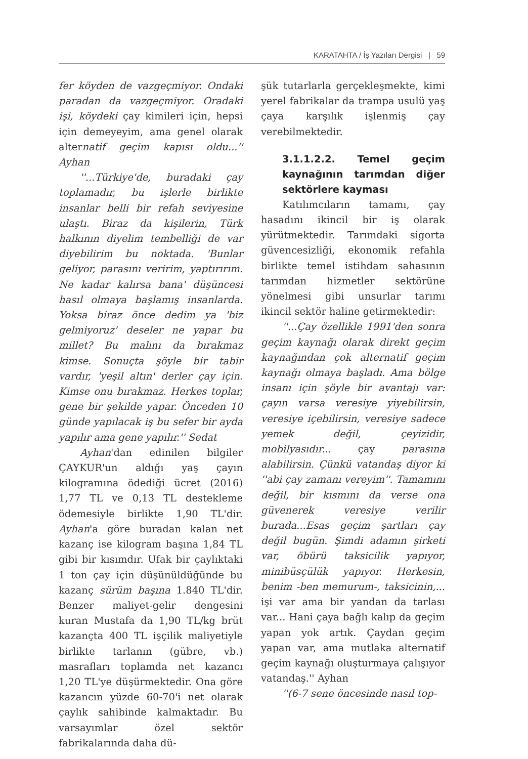KARATAHTA / İş Yazıları Dergisi | 59
fer köyden de vazgeçmiyor. Ondaki paradan da vazgeçmiyor. Oradaki işi, köydeki çay kimileri için, hepsi için demeyeyim, ama genel olarak alternatif geçim kapısı oldu...'' Ayhan
''...Türkiye'de, buradaki çay toplamadır, bu işlerle birlikte insanlar belli bir refah seviyesine ulaştı. Biraz da kişilerin, Türk halkının diyelim tembelliği de var diyebilirim bu noktada. 'Bunlar geliyor, parasını veririm, yaptırırım. Ne kadar kalırsa bana' düşüncesi hasıl olmaya başlamış insanlarda. Yoksa biraz önce dedim ya 'biz gelmiyoruz' deseler ne yapar bu millet? Bu malını da bırakmaz kimse. Sonuçta şöyle bir tabir vardır, 'yeşil altın' derler çay için. Kimse onu bırakmaz. Herkes toplar, gene bir şekilde yapar. Önceden 10 günde yapılacak iş bu sefer bir ayda yapılır ama gene yapılır.'' Sedat
Ayhan'dan edinilen bilgiler ÇAYKUR'un aldığı yaş çayın kilogramına ödediği ücret (2016) 1,77 TL ve 0,13 TL destekleme ödemesiyle birlikte 1,90 TL'dir. Ayhan'a göre buradan kalan net kazanç ise kilogram başına 1,84 TL gibi bir kısımdır. Ufak bir çaylıktaki 1 ton çay için düşünüldüğünde bu kazanç sürüm başına 1.840 TL'dir. Benzer maliyet-gelir dengesini kuran Mustafa da 1,90 TL/kg brüt kazançta 400 TL işçilik maliyetiyle birlikte tarlanın (gübre, vb.) masrafları toplamda net kazancı 1,20 TL'ye düşürmektedir. Ona göre kazancın yüzde 60-70'i net olarak çaylık sahibinde kalmaktadır. Bu varsayımlar özel sektör fabrikalarında daha dü-
şük tutarlarla gerçekleşmekte, kimi yerel fabrikalar da trampa usulü yaş çaya karşılık işlenmiş çay verebilmektedir.
3.1.1.2.2. Temel geçim kaynağının tarımdan diğer sektörlere kayması
Katılımcıların tamamı, çay hasadını ikincil bir iş olarak yürütmektedir. Tarımdaki sigorta güvencesizliği, ekonomik refahla birlikte temel istihdam sahasının tarımdan hizmetler sektörüne yönelmesi gibi unsurlar tarımı ikincil sektör haline getirmektedir:
''...Çay özellikle 1991'den sonra geçim kaynağı olarak direkt geçim kaynağından çok alternatif geçim kaynağı olmaya başladı. Ama bölge insanı için şöyle bir avantajı var: çayın varsa veresiye yiyebilirsin, veresiye içebilirsin, veresiye sadece yemek değil, çeyizidir, mobilyasıdır... çay parasına alabilirsin. Çünkü vatandaş diyor ki ''abi çay zamanı vereyim''. Tamamını değil, bir kısmını da verse ona güvenerek veresiye verilir burada...Esas geçim şartları çay değil bugün. Şimdi adamın şirketi var, öbürü taksicilik yapıyor, minibüsçülük yapıyor. Herkesin, benim -ben memurum-, taksicinin,... işi var ama bir yandan da tarlası var... Hani çaya bağlı kalıp da geçim yapan yok artık. Çaydan geçim yapan var, ama mutlaka alternatif geçim kaynağı oluşturmaya çalışıyor vatandaş.'' Ayhan
''(6-7 sene öncesinde nasıl top-